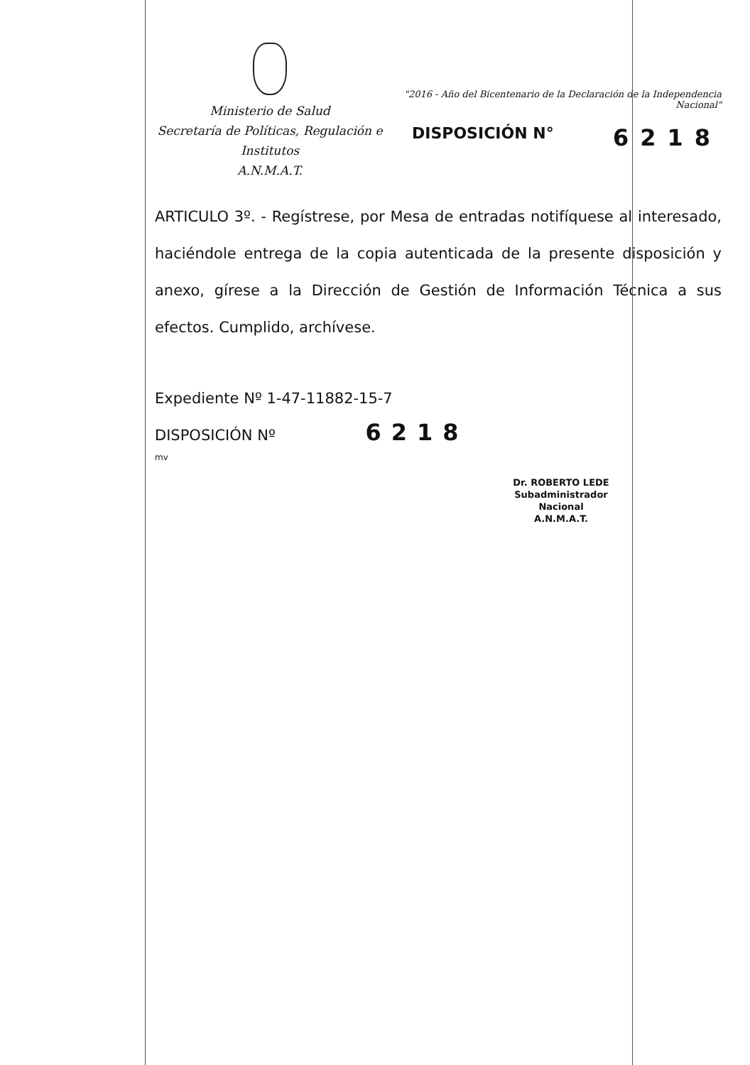Ministerio de Salud
Secretaría de Políticas, Regulación e
Institutos
A.N.M.A.T.
"2016 - Año del Bicentenario de la Declaración de la Independencia Nacional"
DISPOSICIÓN N° 6218
ARTICULO 3º. - Regístrese, por Mesa de entradas notifíquese al interesado, haciéndole entrega de la copia autenticada de la presente disposición y anexo, gírese a la Dirección de Gestión de Información Técnica a sus efectos. Cumplido, archívese.
Expediente Nº 1-47-11882-15-7
DISPOSICIÓN Nº 6218
mv
Dr. ROBERTO LEDE
Subadministrador Nacional
A.N.M.A.T.